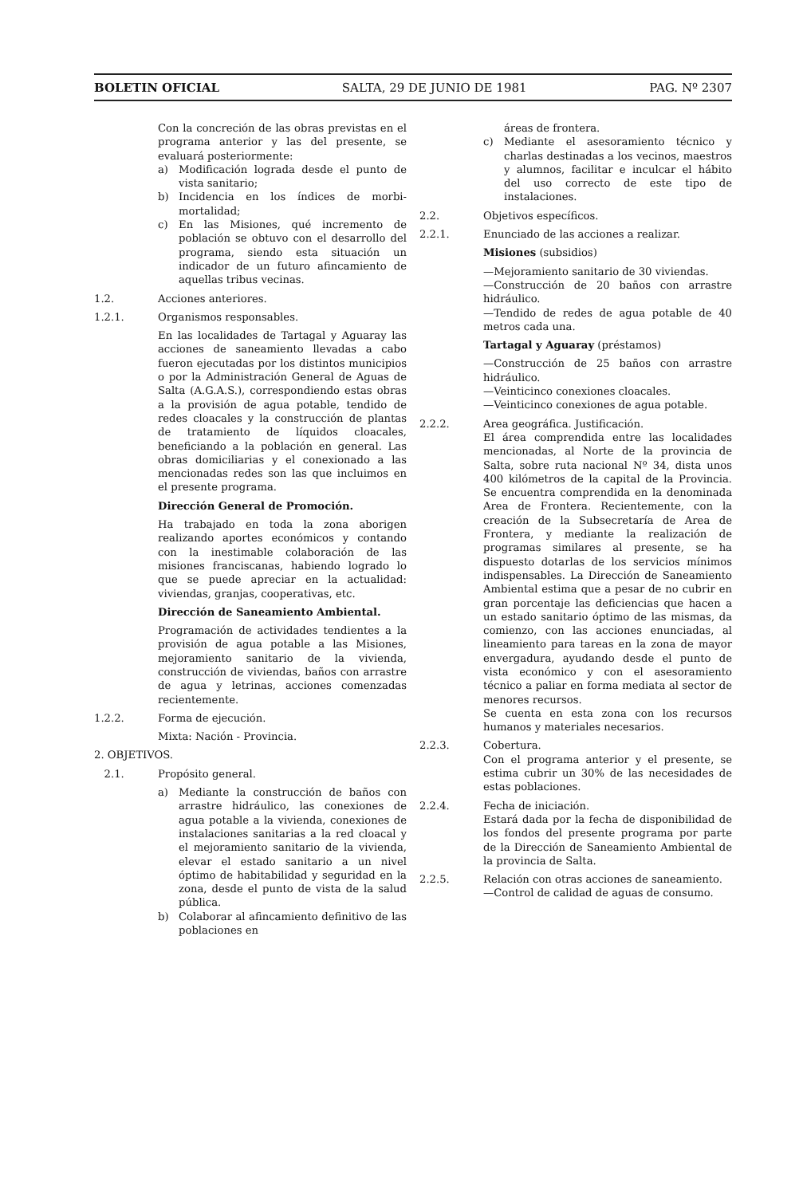BOLETIN OFICIAL SALTA, 29 DE JUNIO DE 1981 PAG. Nº 2307
Con la concreción de las obras previstas en el programa anterior y las del presente, se evaluará posteriormente:
a) Modificación lograda desde el punto de vista sanitario;
b) Incidencia en los índices de morbi-mortalidad;
c) En las Misiones, qué incremento de población se obtuvo con el desarrollo del programa, siendo esta situación un indicador de un futuro afincamiento de aquellas tribus vecinas.
1.2. Acciones anteriores.
1.2.1. Organismos responsables.
En las localidades de Tartagal y Aguaray las acciones de saneamiento llevadas a cabo fueron ejecutadas por los distintos municipios o por la Administración General de Aguas de Salta (A.G.A.S.), correspondiendo estas obras a la provisión de agua potable, tendido de redes cloacales y la construcción de plantas de tratamiento de líquidos cloacales, beneficiando a la población en general. Las obras domiciliarias y el conexionado a las mencionadas redes son las que incluimos en el presente programa.
Dirección General de Promoción.
Ha trabajado en toda la zona aborigen realizando aportes económicos y contando con la inestimable colaboración de las misiones franciscanas, habiendo logrado lo que se puede apreciar en la actualidad: viviendas, granjas, cooperativas, etc.
Dirección de Saneamiento Ambiental.
Programación de actividades tendientes a la provisión de agua potable a las Misiones, mejoramiento sanitario de la vivienda, construcción de viviendas, baños con arrastre de agua y letrinas, acciones comenzadas recientemente.
1.2.2. Forma de ejecución.
Mixta: Nación - Provincia.
2. OBJETIVOS.
2.1. Propósito general.
a) Mediante la construcción de baños con arrastre hidráulico, las conexiones de agua potable a la vivienda, conexiones de instalaciones sanitarias a la red cloacal y el mejoramiento sanitario de la vivienda, elevar el estado sanitario a un nivel óptimo de habitabilidad y seguridad en la zona, desde el punto de vista de la salud pública.
b) Colaborar al afincamiento definitivo de las poblaciones en
áreas de frontera.
c) Mediante el asesoramiento técnico y charlas destinadas a los vecinos, maestros y alumnos, facilitar e inculcar el hábito del uso correcto de este tipo de instalaciones.
2.2. Objetivos específicos.
2.2.1. Enunciado de las acciones a realizar.
Misiones (subsidios)
—Mejoramiento sanitario de 30 viviendas.
—Construcción de 20 baños con arrastre hidráulico.
—Tendido de redes de agua potable de 40 metros cada una.
Tartagal y Aguaray (préstamos)
—Construcción de 25 baños con arrastre hidráulico.
—Veinticinco conexiones cloacales.
—Veinticinco conexiones de agua potable.
2.2.2. Area geográfica. Justificación.
El área comprendida entre las localidades mencionadas, al Norte de la provincia de Salta, sobre ruta nacional Nº 34, dista unos 400 kilómetros de la capital de la Provincia. Se encuentra comprendida en la denominada Area de Frontera. Recientemente, con la creación de la Subsecretaría de Area de Frontera, y mediante la realización de programas similares al presente, se ha dispuesto dotarlas de los servicios mínimos indispensables. La Dirección de Saneamiento Ambiental estima que a pesar de no cubrir en gran porcentaje las deficiencias que hacen a un estado sanitario óptimo de las mismas, da comienzo, con las acciones enunciadas, al lineamiento para tareas en la zona de mayor envergadura, ayudando desde el punto de vista económico y con el asesoramiento técnico a paliar en forma mediata al sector de menores recursos.
Se cuenta en esta zona con los recursos humanos y materiales necesarios.
2.2.3. Cobertura.
Con el programa anterior y el presente, se estima cubrir un 30% de las necesidades de estas poblaciones.
2.2.4. Fecha de iniciación.
Estará dada por la fecha de disponibilidad de los fondos del presente programa por parte de la Dirección de Saneamiento Ambiental de la provincia de Salta.
2.2.5. Relación con otras acciones de saneamiento.
—Control de calidad de aguas de consumo.